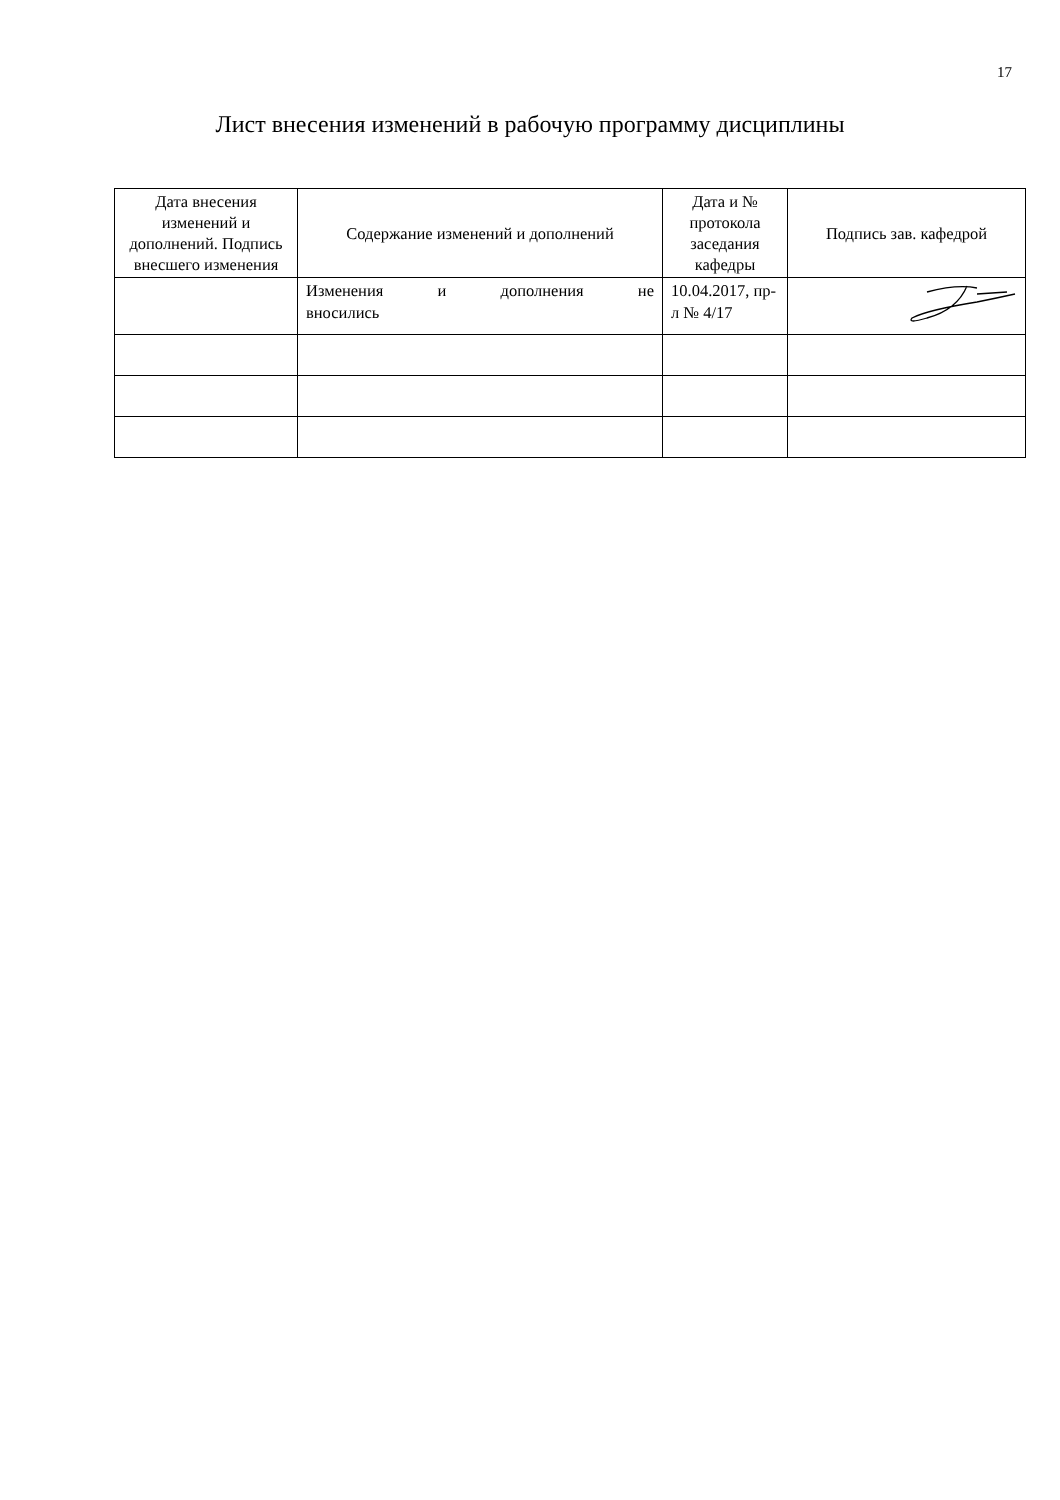17
Лист внесения изменений в рабочую программу дисциплины
| Дата внесения изменений и дополнений. Подпись внесшего изменения | Содержание изменений и дополнений | Дата и № протокола заседания кафедры | Подпись зав. кафедрой |
| --- | --- | --- | --- |
| | Изменения и дополнения не вносились | 10.04.2017, пр-л № 4/17 | |